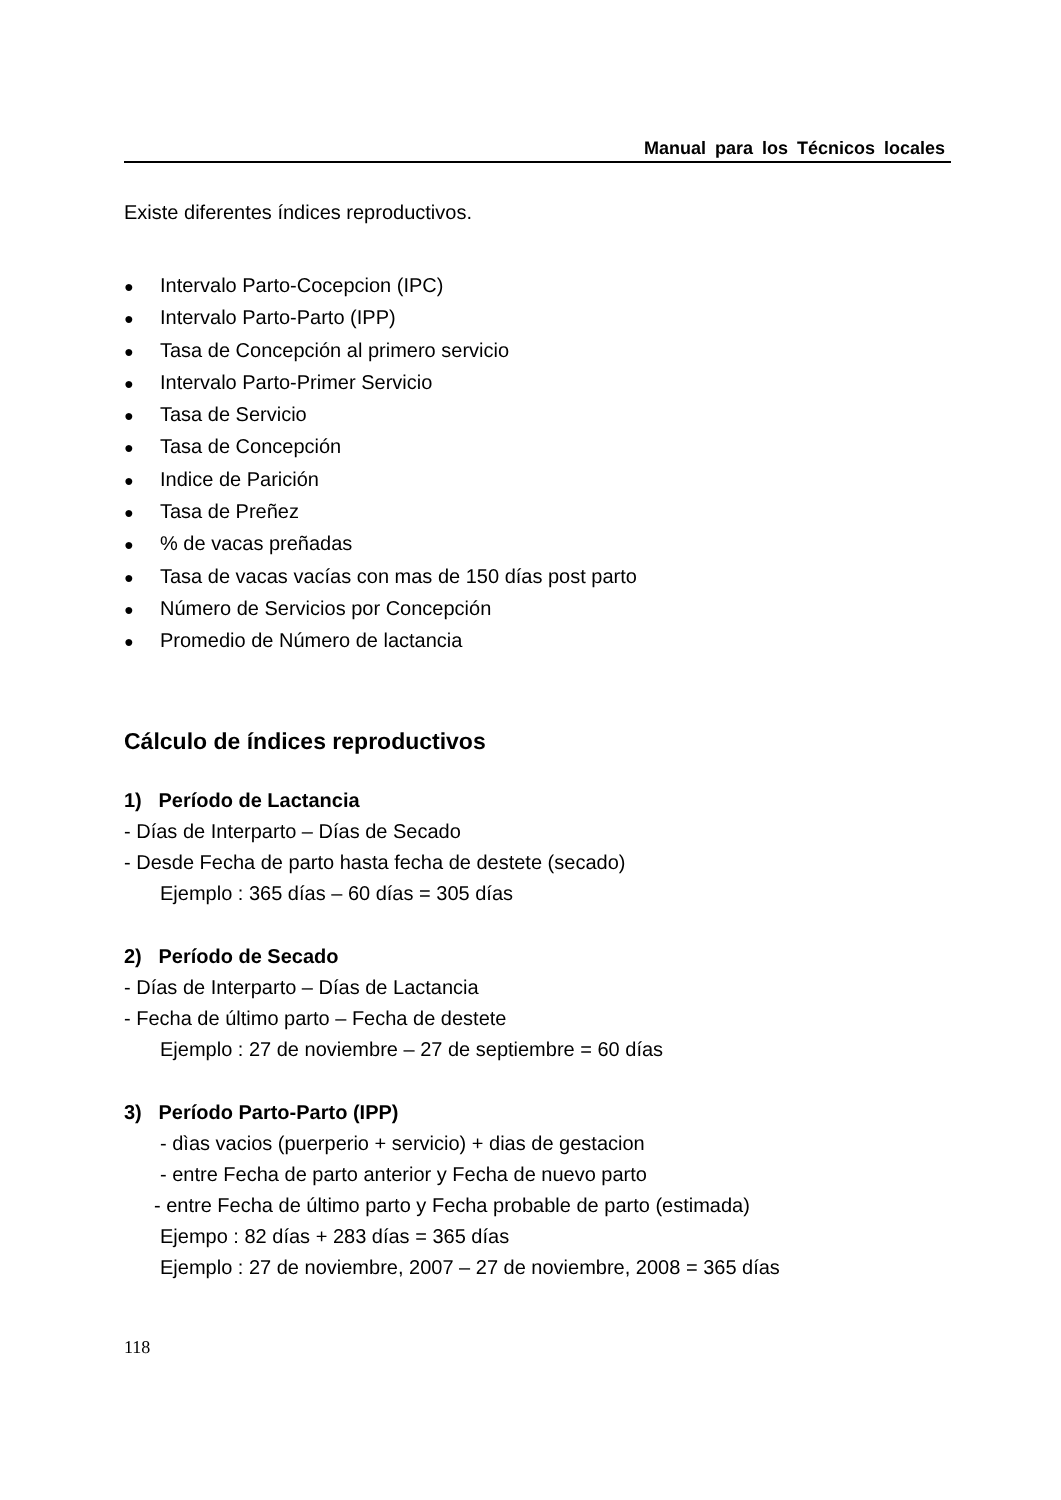Manual para los Técnicos locales
Existe diferentes índices reproductivos.
● Intervalo Parto-Cocepcion (IPC)
● Intervalo Parto-Parto (IPP)
● Tasa de Concepción al primero servicio
● Intervalo Parto-Primer Servicio
● Tasa de Servicio
● Tasa de Concepción
● Indice de Parición
● Tasa de Preñez
●% de vacas preñadas
● Tasa de vacas vacías con mas de 150 días post parto
● Número de Servicios por Concepción
● Promedio de Número de lactancia
Cálculo de índices reproductivos
1) Período de Lactancia
- Días de Interparto – Días de Secado
- Desde Fecha de parto hasta fecha de destete (secado)
Ejemplo : 365 días – 60 días = 305 días
2) Período de Secado
- Días de Interparto – Días de Lactancia
- Fecha de último parto – Fecha de destete
Ejemplo : 27 de noviembre – 27 de septiembre = 60 días
3) Período Parto-Parto (IPP)
- dìas vacios (puerperio + servicio) + dias de gestacion
- entre Fecha de parto anterior y Fecha de nuevo parto
- entre Fecha de último parto y Fecha probable de parto (estimada)
Ejempo : 82 días + 283 días = 365 días
Ejemplo : 27 de noviembre, 2007 – 27 de noviembre, 2008 = 365 días
118